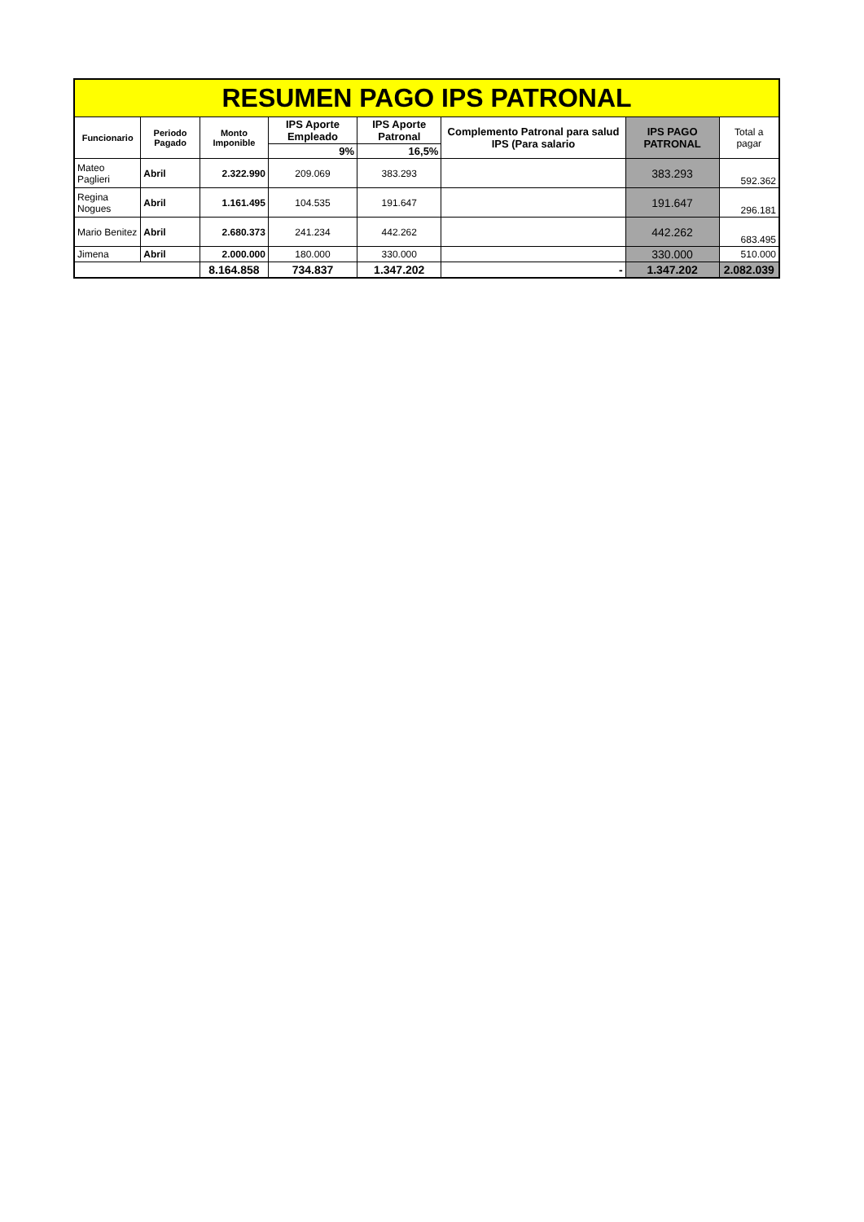| RESUMEN PAGO IPS PATRONAL | | | | | | | |
| Funcionario | Periodo Pagado | Monto Imponible | IPS Aporte Empleado | IPS Aporte Patronal | Complemento Patronal para salud IPS (Para salario | IPS PAGO PATRONAL | Total a pagar |
| | | | 9% | 16,5% | | | |
| Mateo Paglieri | Abril | 2.322.990 | 209.069 | 383.293 | | 383.293 | 592.362 |
| Regina Nogues | Abril | 1.161.495 | 104.535 | 191.647 | | 191.647 | 296.181 |
| Mario Benitez | Abril | 2.680.373 | 241.234 | 442.262 | | 442.262 | 683.495 |
| Jimena | Abril | 2.000.000 | 180.000 | 330.000 | | 330.000 | 510.000 |
| | | 8.164.858 | 734.837 | 1.347.202 | - | 1.347.202 | 2.082.039 |